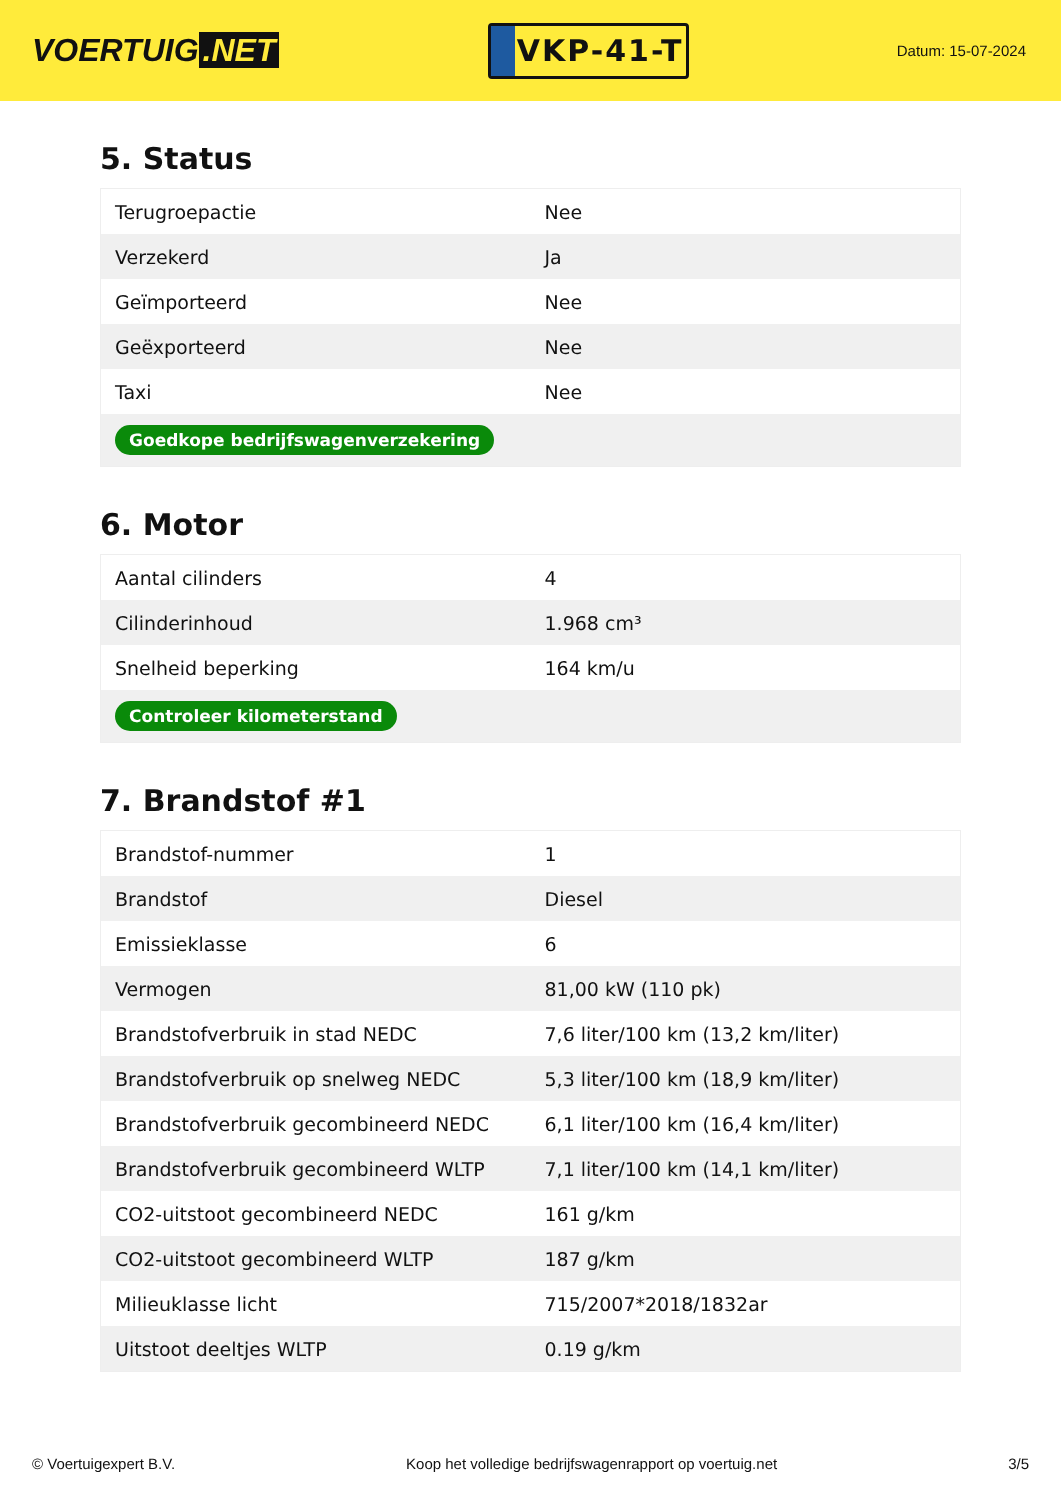VOERTUIG.NET
VKP-41-T
Datum: 15-07-2024
5. Status
| Terugroepactie | Nee |
| Verzekerd | Ja |
| Geïmporteerd | Nee |
| Geëxporteerd | Nee |
| Taxi | Nee |
| Goedkope bedrijfswagenverzekering | |
6. Motor
| Aantal cilinders | 4 |
| Cilinderinhoud | 1.968 cm³ |
| Snelheid beperking | 164 km/u |
| Controleer kilometerstand | |
7. Brandstof #1
| Brandstof-nummer | 1 |
| Brandstof | Diesel |
| Emissieklasse | 6 |
| Vermogen | 81,00 kW (110 pk) |
| Brandstofverbruik in stad NEDC | 7,6 liter/100 km (13,2 km/liter) |
| Brandstofverbruik op snelweg NEDC | 5,3 liter/100 km (18,9 km/liter) |
| Brandstofverbruik gecombineerd NEDC | 6,1 liter/100 km (16,4 km/liter) |
| Brandstofverbruik gecombineerd WLTP | 7,1 liter/100 km (14,1 km/liter) |
| CO2-uitstoot gecombineerd NEDC | 161 g/km |
| CO2-uitstoot gecombineerd WLTP | 187 g/km |
| Milieuklasse licht | 715/2007*2018/1832ar |
| Uitstoot deeltjes WLTP | 0.19 g/km |
© Voertuigexpert B.V. Koop het volledige bedrijfswagenrapport op voertuig.net 3/5